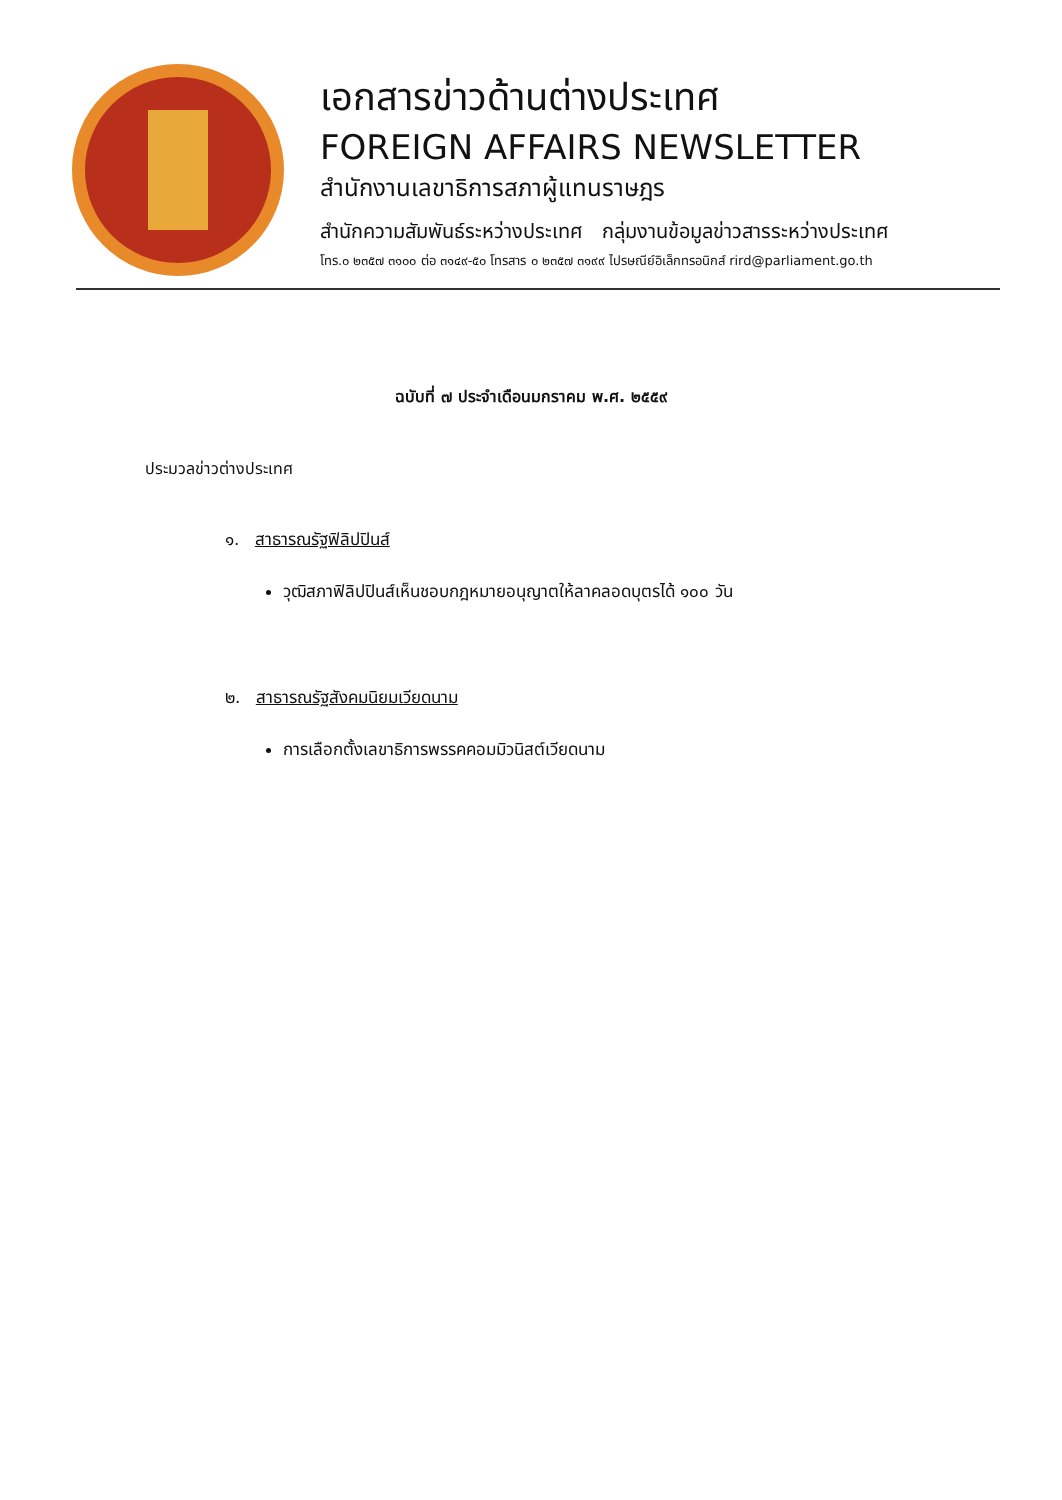เอกสารข่าวด้านต่างประเทศ
FOREIGN AFFAIRS NEWSLETTER
สำนักงานเลขาธิการสภาผู้แทนราษฎร
สำนักความสัมพันธ์ระหว่างประเทศ กลุ่มงานข้อมูลข่าวสารระหว่างประเทศ
โทร.๐ ๒๓๕๗ ๓๑๐๐ ต่อ ๓๑๔๙-๕๐ โทรสาร ๐ ๒๓๕๗ ๓๑๙๙ ไปรษณีย์อิเล็กทรอนิกส์ rird@parliament.go.th
ฉบับที่ ๗ ประจำเดือนมกราคม พ.ศ. ๒๕๕๙
ประมวลข่าวต่างประเทศ
๑. สาธารณรัฐฟิลิปปินส์
วุฒิสภาฟิลิปปินส์เห็นชอบกฎหมายอนุญาตให้ลาคลอดบุตรได้ ๑๐๐ วัน
๒. สาธารณรัฐสังคมนิยมเวียดนาม
การเลือกตั้งเลขาธิการพรรคคอมมิวนิสต์เวียดนาม